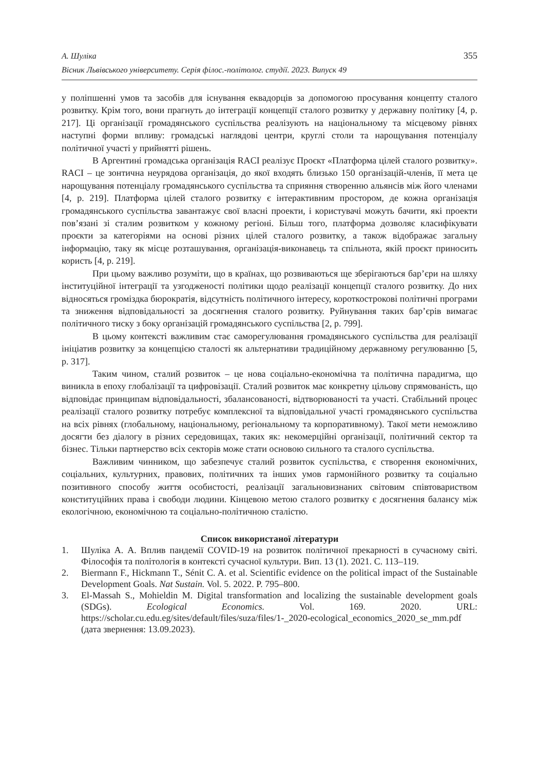А. Шуліка
Вісник Львівського університету. Серія філос.-політолог. студії. 2023. Випуск 49
355
у поліпшенні умов та засобів для існування еквадорців за допомогою просування концепту сталого розвитку. Крім того, вони прагнуть до інтеграції концепції сталого розвитку у державну політику [4, p. 217]. Ці організації громадянського суспільства реалізують на національному та місцевому рівнях наступні форми впливу: громадські наглядові центри, круглі столи та нарощування потенціалу політичної участі у прийнятті рішень.
В Аргентині громадська організація RACI реалізує Проєкт «Платформа цілей сталого розвитку». RACI – це зонтична неурядова організація, до якої входять близько 150 організацій-членів, її мета це нарощування потенціалу громадянського суспільства та сприяння створенню альянсів між його членами [4, p. 219]. Платформа цілей сталого розвитку є інтерактивним простором, де кожна організація громадянського суспільства завантажує свої власні проекти, і користувачі можуть бачити, які проекти пов’язані зі сталим розвитком у кожному регіоні. Більш того, платформа дозволяє класифікувати проєкти за категоріями на основі різних цілей сталого розвитку, а також відображає загальну інформацію, таку як місце розташування, організація-виконавець та спільнота, якій проєкт приносить користь [4, p. 219].
При цьому важливо розуміти, що в країнах, що розвиваються ще зберігаються бар’єри на шляху інституційної інтеграції та узгодженості політики щодо реалізації концепції сталого розвитку. До них відносяться громіздка бюрократія, відсутність політичного інтересу, короткострокові політичні програми та зниження відповідальності за досягнення сталого розвитку. Руйнування таких бар’єрів вимагає політичного тиску з боку організацій громадянського суспільства [2, p. 799].
В цьому контексті важливим стає саморегулювання громадянського суспільства для реалізації ініціатив розвитку за концепцією сталості як альтернативи традиційному державному регулюванню [5, p. 317].
Таким чином, сталий розвиток – це нова соціально-економічна та політична парадигма, що виникла в епоху глобалізації та цифровізації. Сталий розвиток має конкретну цільову спрямованість, що відповідає принципам відповідальності, збалансованості, відтворюваності та участі. Стабільний процес реалізації сталого розвитку потребує комплексної та відповідальної участі громадянського суспільства на всіх рівнях (глобальному, національному, регіональному та корпоративному). Такої мети неможливо досягти без діалогу в різних середовищах, таких як: некомерційні організації, політичний сектор та бізнес. Тільки партнерство всіх секторів може стати основою сильного та сталого суспільства.
Важливим чинником, що забезпечує сталий розвиток суспільства, є створення економічних, соціальних, культурних, правових, політичних та інших умов гармонійного розвитку та соціально позитивного способу життя особистості, реалізації загальновизнаних світовим співтовариством конституційних права і свободи людини. Кінцевою метою сталого розвитку є досягнення балансу між екологічною, економічною та соціально-політичною сталістю.
Список використаної літератури
1. Шуліка А. А. Вплив пандемії COVID-19 на розвиток політичної прекарності в сучасному світі. Філософія та політологія в контексті сучасної культури. Вип. 13 (1). 2021. С. 113–119.
2. Biermann F., Hickmann T., Sénit C. A. et al. Scientific evidence on the political impact of the Sustainable Development Goals. Nat Sustain. Vol. 5. 2022. P. 795–800.
3. El-Massah S., Mohieldin M. Digital transformation and localizing the sustainable development goals (SDGs). Ecological Economics. Vol. 169. 2020. URL: https://scholar.cu.edu.eg/sites/default/files/suza/files/1-_2020-ecological_economics_2020_se_mm.pdf (дата звернення: 13.09.2023).